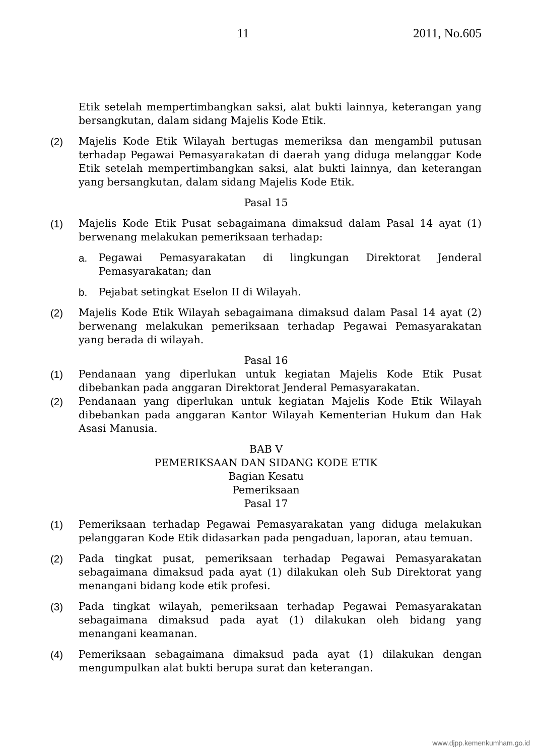11 2011, No.605
Etik setelah mempertimbangkan saksi, alat bukti lainnya, keterangan yang bersangkutan, dalam sidang Majelis Kode Etik.
(2) Majelis Kode Etik Wilayah bertugas memeriksa dan mengambil putusan terhadap Pegawai Pemasyarakatan di daerah yang diduga melanggar Kode Etik setelah mempertimbangkan saksi, alat bukti lainnya, dan keterangan yang bersangkutan, dalam sidang Majelis Kode Etik.
Pasal 15
(1) Majelis Kode Etik Pusat sebagaimana dimaksud dalam Pasal 14 ayat (1) berwenang melakukan pemeriksaan terhadap:
a. Pegawai Pemasyarakatan di lingkungan Direktorat Jenderal Pemasyarakatan; dan
b. Pejabat setingkat Eselon II di Wilayah.
(2) Majelis Kode Etik Wilayah sebagaimana dimaksud dalam Pasal 14 ayat (2) berwenang melakukan pemeriksaan terhadap Pegawai Pemasyarakatan yang berada di wilayah.
Pasal 16
(1) Pendanaan yang diperlukan untuk kegiatan Majelis Kode Etik Pusat dibebankan pada anggaran Direktorat Jenderal Pemasyarakatan.
(2) Pendanaan yang diperlukan untuk kegiatan Majelis Kode Etik Wilayah dibebankan pada anggaran Kantor Wilayah Kementerian Hukum dan Hak Asasi Manusia.
BAB V
PEMERIKSAAN DAN SIDANG KODE ETIK
Bagian Kesatu
Pemeriksaan
Pasal 17
(1) Pemeriksaan terhadap Pegawai Pemasyarakatan yang diduga melakukan pelanggaran Kode Etik didasarkan pada pengaduan, laporan, atau temuan.
(2) Pada tingkat pusat, pemeriksaan terhadap Pegawai Pemasyarakatan sebagaimana dimaksud pada ayat (1) dilakukan oleh Sub Direktorat yang menangani bidang kode etik profesi.
(3) Pada tingkat wilayah, pemeriksaan terhadap Pegawai Pemasyarakatan sebagaimana dimaksud pada ayat (1) dilakukan oleh bidang yang menangani keamanan.
(4) Pemeriksaan sebagaimana dimaksud pada ayat (1) dilakukan dengan mengumpulkan alat bukti berupa surat dan keterangan.
www.djpp.kemenkumham.go.id